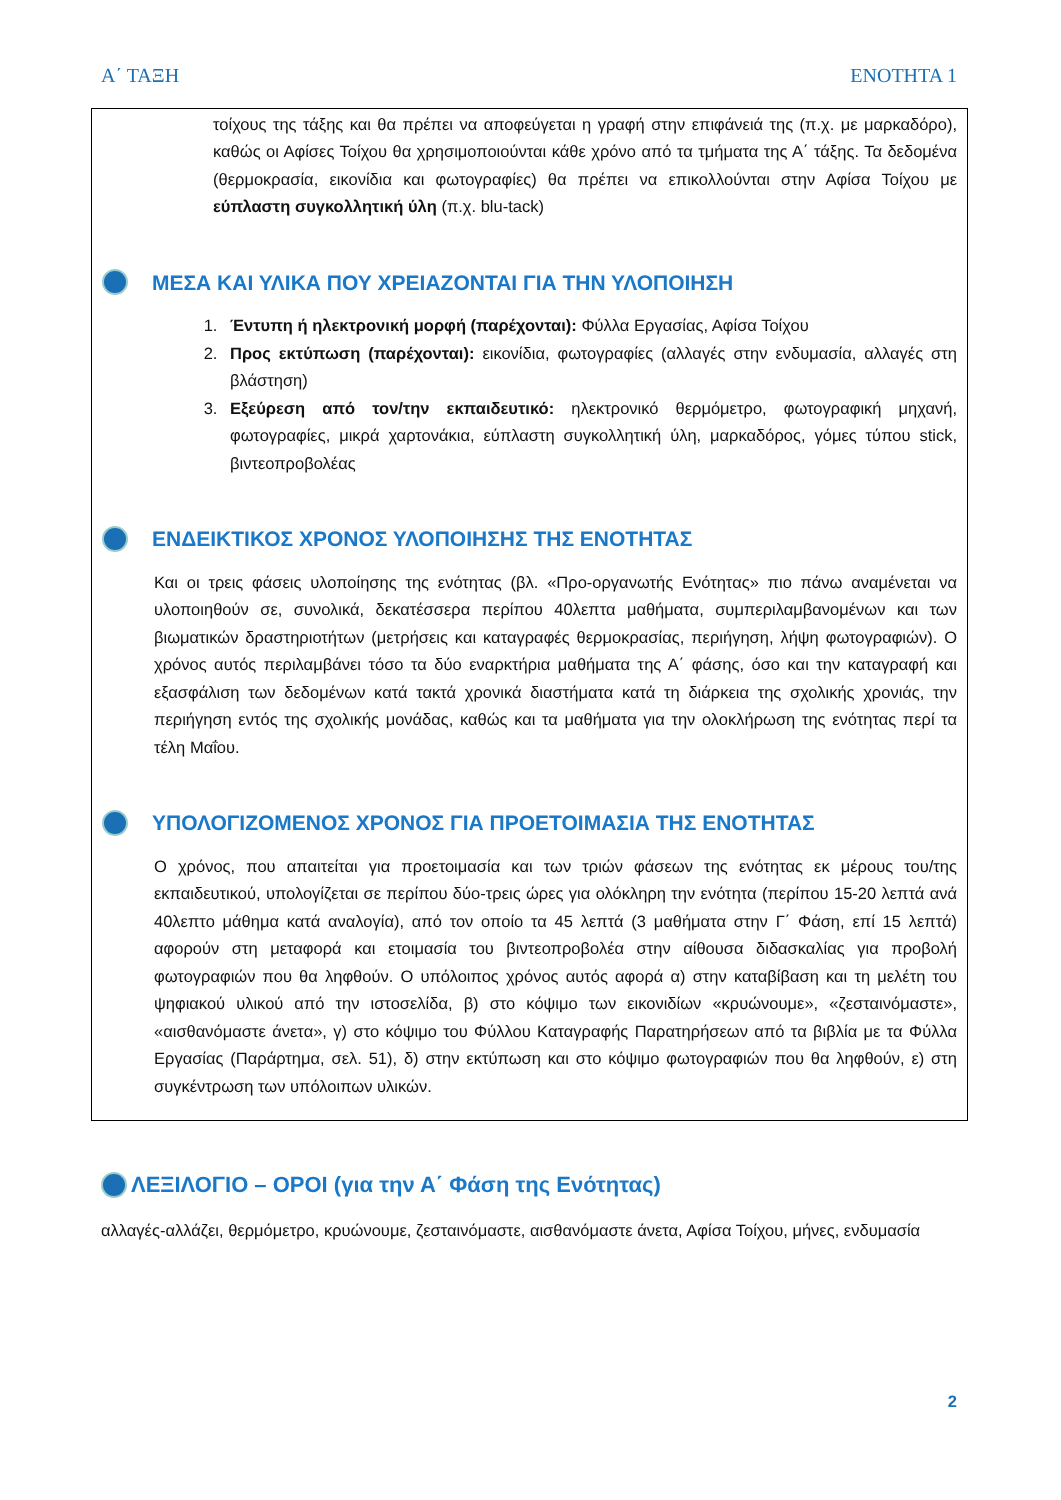Α΄ ΤΑΞΗ ΕΝΟΤΗΤΑ 1
τοίχους της τάξης και θα πρέπει να αποφεύγεται η γραφή στην επιφάνειά της (π.χ. με μαρκαδόρο), καθώς οι Αφίσες Τοίχου θα χρησιμοποιούνται κάθε χρόνο από τα τμήματα της Α΄ τάξης. Τα δεδομένα (θερμοκρασία, εικονίδια και φωτογραφίες) θα πρέπει να επικολλούνται στην Αφίσα Τοίχου με εύπλαστη συγκολλητική ύλη (π.χ. blu-tack)
ΜΕΣΑ ΚΑΙ ΥΛΙΚΑ ΠΟΥ ΧΡΕΙΑΖΟΝΤΑΙ ΓΙΑ ΤΗΝ ΥΛΟΠΟΙΗΣΗ
1. Έντυπη ή ηλεκτρονική μορφή (παρέχονται): Φύλλα Εργασίας, Αφίσα Τοίχου
2. Προς εκτύπωση (παρέχονται): εικονίδια, φωτογραφίες (αλλαγές στην ενδυμασία, αλλαγές στη βλάστηση)
3. Εξεύρεση από τον/την εκπαιδευτικό: ηλεκτρονικό θερμόμετρο, φωτογραφική μηχανή, φωτογραφίες, μικρά χαρτονάκια, εύπλαστη συγκολλητική ύλη, μαρκαδόρος, γόμες τύπου stick, βιντεοπροβολέας
ΕΝΔΕΙΚΤΙΚΟΣ ΧΡΟΝΟΣ ΥΛΟΠΟΙΗΣΗΣ ΤΗΣ ΕΝΟΤΗΤΑΣ
Και οι τρεις φάσεις υλοποίησης της ενότητας (βλ. «Προ-οργανωτής Ενότητας» πιο πάνω αναμένεται να υλοποιηθούν σε, συνολικά, δεκατέσσερα περίπου 40λεπτα μαθήματα, συμπεριλαμβανομένων και των βιωματικών δραστηριοτήτων (μετρήσεις και καταγραφές θερμοκρασίας, περιήγηση, λήψη φωτογραφιών). Ο χρόνος αυτός περιλαμβάνει τόσο τα δύο εναρκτήρια μαθήματα της Α΄ φάσης, όσο και την καταγραφή και εξασφάλιση των δεδομένων κατά τακτά χρονικά διαστήματα κατά τη διάρκεια της σχολικής χρονιάς, την περιήγηση εντός της σχολικής μονάδας, καθώς και τα μαθήματα για την ολοκλήρωση της ενότητας περί τα τέλη Μαΐου.
ΥΠΟΛΟΓΙΖΟΜΕΝΟΣ ΧΡΟΝΟΣ ΓΙΑ ΠΡΟΕΤΟΙΜΑΣΙΑ ΤΗΣ ΕΝΟΤΗΤΑΣ
Ο χρόνος, που απαιτείται για προετοιμασία και των τριών φάσεων της ενότητας εκ μέρους του/της εκπαιδευτικού, υπολογίζεται σε περίπου δύο-τρεις ώρες για ολόκληρη την ενότητα (περίπου 15-20 λεπτά ανά 40λεπτο μάθημα κατά αναλογία), από τον οποίο τα 45 λεπτά (3 μαθήματα στην Γ΄ Φάση, επί 15 λεπτά) αφορούν στη μεταφορά και ετοιμασία του βιντεοπροβολέα στην αίθουσα διδασκαλίας για προβολή φωτογραφιών που θα ληφθούν. Ο υπόλοιπος χρόνος αυτός αφορά α) στην καταβίβαση και τη μελέτη του ψηφιακού υλικού από την ιστοσελίδα, β) στο κόψιμο των εικονιδίων «κρυώνουμε», «ζεσταινόμαστε», «αισθανόμαστε άνετα», γ) στο κόψιμο του Φύλλου Καταγραφής Παρατηρήσεων από τα βιβλία με τα Φύλλα Εργασίας (Παράρτημα, σελ. 51), δ) στην εκτύπωση και στο κόψιμο φωτογραφιών που θα ληφθούν, ε) στη συγκέντρωση των υπόλοιπων υλικών.
ΛΕΞΙΛΟΓΙΟ – ΟΡΟΙ (για την Α΄ Φάση της Ενότητας)
αλλαγές-αλλάζει, θερμόμετρο, κρυώνουμε, ζεσταινόμαστε, αισθανόμαστε άνετα, Αφίσα Τοίχου, μήνες, ενδυμασία
2